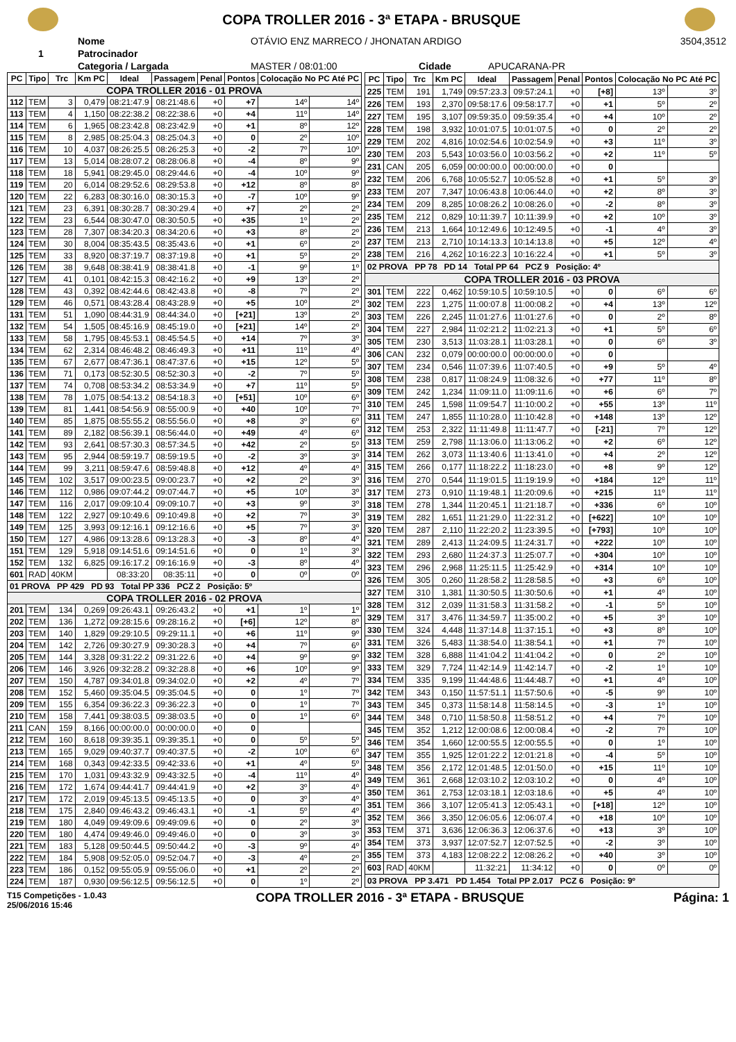COPA TROLLER 2016 - 3ª ETAPA - BRUSQUE
| 1 | Nome | OTÁVIO ENZ MARRECO / JHONATAN ARDIGO | | | 3504,3512 |
| | Patrocinador | | | | |
| | Categoria / Largada | MASTER / 08:01:00 | Cidade | APUCARANA-PR | |
| PC | Tipo | Trc | Km PC | Ideal | Passagem | Penal | Pontos | Colocação No PC Até PC | |
| --- | --- | --- | --- | --- | --- | --- | --- | --- | --- |
| COPA TROLLER 2016 - 01 PROVA | | | | | | | | | |
| 112 | TEM | 3 | 0,479 | 08:21:47.9 | 08:21:48.6 | +0 | +7 | 14º | 14º |
| 113 | TEM | 4 | 1,150 | 08:22:38.2 | 08:22:38.6 | +0 | +4 | 11º | 14º |
| 114 | TEM | 6 | 1,965 | 08:23:42.8 | 08:23:42.9 | +0 | +1 | 8º | 12º |
| 115 | TEM | 8 | 2,985 | 08:25:04.3 | 08:25:04.3 | +0 | 0 | 2º | 10º |
| 116 | TEM | 10 | 4,037 | 08:26:25.5 | 08:26:25.3 | +0 | -2 | 7º | 10º |
| 117 | TEM | 13 | 5,014 | 08:28:07.2 | 08:28:06.8 | +0 | -4 | 8º | 9º |
| 118 | TEM | 18 | 5,941 | 08:29:45.0 | 08:29:44.6 | +0 | -4 | 10º | 9º |
| 119 | TEM | 20 | 6,014 | 08:29:52.6 | 08:29:53.8 | +0 | +12 | 8º | 8º |
| 120 | TEM | 22 | 6,283 | 08:30:16.0 | 08:30:15.3 | +0 | -7 | 10º | 9º |
| 121 | TEM | 23 | 6,391 | 08:30:28.7 | 08:30:29.4 | +0 | +7 | 2º | 2º |
| 122 | TEM | 23 | 6,544 | 08:30:47.0 | 08:30:50.5 | +0 | +35 | 1º | 2º |
| 123 | TEM | 28 | 7,307 | 08:34:20.3 | 08:34:20.6 | +0 | +3 | 8º | 2º |
| 124 | TEM | 30 | 8,004 | 08:35:43.5 | 08:35:43.6 | +0 | +1 | 6º | 2º |
| 125 | TEM | 33 | 8,920 | 08:37:19.7 | 08:37:19.8 | +0 | +1 | 5º | 2º |
| 126 | TEM | 38 | 9,648 | 08:38:41.9 | 08:38:41.8 | +0 | -1 | 9º | 1º |
| 127 | TEM | 41 | 0,101 | 08:42:15.3 | 08:42:16.2 | +0 | +9 | 13º | 2º |
| 128 | TEM | 43 | 0,392 | 08:42:44.6 | 08:42:43.8 | +0 | -8 | 7º | 2º |
| 129 | TEM | 46 | 0,571 | 08:43:28.4 | 08:43:28.9 | +0 | +5 | 10º | 2º |
| 131 | TEM | 51 | 1,090 | 08:44:31.9 | 08:44:34.0 | +0 | [+21] | 13º | 2º |
| 132 | TEM | 54 | 1,505 | 08:45:16.9 | 08:45:19.0 | +0 | [+21] | 14º | 2º |
| 133 | TEM | 58 | 1,795 | 08:45:53.1 | 08:45:54.5 | +0 | +14 | 7º | 3º |
| 134 | TEM | 62 | 2,314 | 08:46:48.2 | 08:46:49.3 | +0 | +11 | 11º | 4º |
| 135 | TEM | 67 | 2,677 | 08:47:36.1 | 08:47:37.6 | +0 | +15 | 12º | 5º |
| 136 | TEM | 71 | 0,173 | 08:52:30.5 | 08:52:30.3 | +0 | -2 | 7º | 5º |
| 137 | TEM | 74 | 0,708 | 08:53:34.2 | 08:53:34.9 | +0 | +7 | 11º | 5º |
| 138 | TEM | 78 | 1,075 | 08:54:13.2 | 08:54:18.3 | +0 | [+51] | 10º | 6º |
| 139 | TEM | 81 | 1,441 | 08:54:56.9 | 08:55:00.9 | +0 | +40 | 10º | 7º |
| 140 | TEM | 85 | 1,875 | 08:55:55.2 | 08:55:56.0 | +0 | +8 | 3º | 6º |
| 141 | TEM | 89 | 2,182 | 08:56:39.1 | 08:56:44.0 | +0 | +49 | 4º | 6º |
| 142 | TEM | 93 | 2,641 | 08:57:30.3 | 08:57:34.5 | +0 | +42 | 2º | 5º |
| 143 | TEM | 95 | 2,944 | 08:59:19.7 | 08:59:19.5 | +0 | -2 | 3º | 3º |
| 144 | TEM | 99 | 3,211 | 08:59:47.6 | 08:59:48.8 | +0 | +12 | 4º | 4º |
| 145 | TEM | 102 | 3,517 | 09:00:23.5 | 09:00:23.7 | +0 | +2 | 2º | 3º |
| 146 | TEM | 112 | 0,986 | 09:07:44.2 | 09:07:44.7 | +0 | +5 | 10º | 3º |
| 147 | TEM | 116 | 2,017 | 09:09:10.4 | 09:09:10.7 | +0 | +3 | 9º | 3º |
| 148 | TEM | 122 | 2,927 | 09:10:49.6 | 09:10:49.8 | +0 | +2 | 7º | 3º |
| 149 | TEM | 125 | 3,993 | 09:12:16.1 | 09:12:16.6 | +0 | +5 | 7º | 3º |
| 150 | TEM | 127 | 4,986 | 09:13:28.6 | 09:13:28.3 | +0 | -3 | 8º | 4º |
| 151 | TEM | 129 | 5,918 | 09:14:51.6 | 09:14:51.6 | +0 | 0 | 1º | 3º |
| 152 | TEM | 132 | 6,825 | 09:16:17.2 | 09:16:16.9 | +0 | -3 | 8º | 4º |
| 601 | RAD | 40KM | | 08:33:20 | 08:35:11 | +0 | 0 | 0º | 0º |
| 01 PROVA PP 429 PD 93 Total PP 336 PCZ 2 Posição: 5º | | | | | | | | | |
| COPA TROLLER 2016 - 02 PROVA | | | | | | | | | |
| 201 | TEM | 134 | 0,269 | 09:26:43.1 | 09:26:43.2 | +0 | +1 | 1º | 1º |
| 202 | TEM | 136 | 1,272 | 09:28:15.6 | 09:28:16.2 | +0 | [+6] | 12º | 8º |
| 203 | TEM | 140 | 1,829 | 09:29:10.5 | 09:29:11.1 | +0 | +6 | 11º | 9º |
| 204 | TEM | 142 | 2,726 | 09:30:27.9 | 09:30:28.3 | +0 | +4 | 7º | 6º |
| 205 | TEM | 144 | 3,328 | 09:31:22.2 | 09:31:22.6 | +0 | +4 | 9º | 9º |
| 206 | TEM | 146 | 3,926 | 09:32:28.2 | 09:32:28.8 | +0 | +6 | 10º | 9º |
| 207 | TEM | 150 | 4,787 | 09:34:01.8 | 09:34:02.0 | +0 | +2 | 4º | 7º |
| 208 | TEM | 152 | 5,460 | 09:35:04.5 | 09:35:04.5 | +0 | 0 | 1º | 7º |
| 209 | TEM | 155 | 6,354 | 09:36:22.3 | 09:36:22.3 | +0 | 0 | 1º | 7º |
| 210 | TEM | 158 | 7,441 | 09:38:03.5 | 09:38:03.5 | +0 | 0 | 1º | 6º |
| 211 | CAN | 159 | 8,166 | 00:00:00.0 | 00:00:00.0 | +0 | 0 | | |
| 212 | TEM | 160 | 8,618 | 09:39:35.1 | 09:39:35.1 | +0 | 0 | 5º | 5º |
| 213 | TEM | 165 | 9,029 | 09:40:37.7 | 09:40:37.5 | +0 | -2 | 10º | 6º |
| 214 | TEM | 168 | 0,343 | 09:42:33.5 | 09:42:33.6 | +0 | +1 | 4º | 5º |
| 215 | TEM | 170 | 1,031 | 09:43:32.9 | 09:43:32.5 | +0 | -4 | 11º | 4º |
| 216 | TEM | 172 | 1,674 | 09:44:41.7 | 09:44:41.9 | +0 | +2 | 3º | 4º |
| 217 | TEM | 172 | 2,019 | 09:45:13.5 | 09:45:13.5 | +0 | 0 | 3º | 4º |
| 218 | TEM | 175 | 2,840 | 09:46:43.2 | 09:46:43.1 | +0 | -1 | 5º | 4º |
| 219 | TEM | 180 | 4,049 | 09:49:09.6 | 09:49:09.6 | +0 | 0 | 2º | 3º |
| 220 | TEM | 180 | 4,474 | 09:49:46.0 | 09:49:46.0 | +0 | 0 | 3º | 3º |
| 221 | TEM | 183 | 5,128 | 09:50:44.5 | 09:50:44.2 | +0 | -3 | 9º | 4º |
| 222 | TEM | 184 | 5,908 | 09:52:05.0 | 09:52:04.7 | +0 | -3 | 4º | 2º |
| 223 | TEM | 186 | 0,152 | 09:55:05.9 | 09:55:06.0 | +0 | +1 | 2º | 2º |
| 224 | TEM | 187 | 0,930 | 09:56:12.5 | 09:56:12.5 | +0 | 0 | 1º | 2º |
| PC | Tipo | Trc | Km PC | Ideal | Passagem | Penal | Pontos | Colocação No PC Até PC | |
| --- | --- | --- | --- | --- | --- | --- | --- | --- | --- |
| 225 | TEM | 191 | 1,749 | 09:57:23.3 | 09:57:24.1 | +0 | [+8] | 13º | 3º |
| 226 | TEM | 193 | 2,370 | 09:58:17.6 | 09:58:17.7 | +0 | +1 | 5º | 2º |
| 227 | TEM | 195 | 3,107 | 09:59:35.0 | 09:59:35.4 | +0 | +4 | 10º | 2º |
| 228 | TEM | 198 | 3,932 | 10:01:07.5 | 10:01:07.5 | +0 | 0 | 2º | 2º |
| 229 | TEM | 202 | 4,816 | 10:02:54.6 | 10:02:54.9 | +0 | +3 | 11º | 3º |
| 230 | TEM | 203 | 5,543 | 10:03:56.0 | 10:03:56.2 | +0 | +2 | 11º | 5º |
| 231 | CAN | 205 | 6,059 | 00:00:00.0 | 00:00:00.0 | +0 | 0 | | |
| 232 | TEM | 206 | 6,768 | 10:05:52.7 | 10:05:52.8 | +0 | +1 | 5º | 3º |
| 233 | TEM | 207 | 7,347 | 10:06:43.8 | 10:06:44.0 | +0 | +2 | 8º | 3º |
| 234 | TEM | 209 | 8,285 | 10:08:26.2 | 10:08:26.0 | +0 | -2 | 8º | 3º |
| 235 | TEM | 212 | 0,829 | 10:11:39.7 | 10:11:39.9 | +0 | +2 | 10º | 3º |
| 236 | TEM | 213 | 1,664 | 10:12:49.6 | 10:12:49.5 | +0 | -1 | 4º | 3º |
| 237 | TEM | 213 | 2,710 | 10:14:13.3 | 10:14:13.8 | +0 | +5 | 12º | 4º |
| 238 | TEM | 216 | 4,262 | 10:16:22.3 | 10:16:22.4 | +0 | +1 | 5º | 3º |
| 02 PROVA PP 78 PD 14 Total PP 64 PCZ 9 Posição: 4º | | | | | | | | | |
| COPA TROLLER 2016 - 03 PROVA | | | | | | | | | |
| 301 | TEM | 222 | 0,462 | 10:59:10.5 | 10:59:10.5 | +0 | 0 | 6º | 6º |
| 302 | TEM | 223 | 1,275 | 11:00:07.8 | 11:00:08.2 | +0 | +4 | 13º | 12º |
| 303 | TEM | 226 | 2,245 | 11:01:27.6 | 11:01:27.6 | +0 | 0 | 2º | 8º |
| 304 | TEM | 227 | 2,984 | 11:02:21.2 | 11:02:21.3 | +0 | +1 | 5º | 6º |
| 305 | TEM | 230 | 3,513 | 11:03:28.1 | 11:03:28.1 | +0 | 0 | 6º | 3º |
| 306 | CAN | 232 | 0,079 | 00:00:00.0 | 00:00:00.0 | +0 | 0 | | |
| 307 | TEM | 234 | 0,546 | 11:07:39.6 | 11:07:40.5 | +0 | +9 | 5º | 4º |
| 308 | TEM | 238 | 0,817 | 11:08:24.9 | 11:08:32.6 | +0 | +77 | 11º | 8º |
| 309 | TEM | 242 | 1,234 | 11:09:11.0 | 11:09:11.6 | +0 | +6 | 6º | 7º |
| 310 | TEM | 245 | 1,598 | 11:09:54.7 | 11:10:00.2 | +0 | +55 | 13º | 11º |
| 311 | TEM | 247 | 1,855 | 11:10:28.0 | 11:10:42.8 | +0 | +148 | 13º | 12º |
| 312 | TEM | 253 | 2,322 | 11:11:49.8 | 11:11:47.7 | +0 | [-21] | 7º | 12º |
| 313 | TEM | 259 | 2,798 | 11:13:06.0 | 11:13:06.2 | +0 | +2 | 6º | 12º |
| 314 | TEM | 262 | 3,073 | 11:13:40.6 | 11:13:41.0 | +0 | +4 | 2º | 12º |
| 315 | TEM | 266 | 0,177 | 11:18:22.2 | 11:18:23.0 | +0 | +8 | 9º | 12º |
| 316 | TEM | 270 | 0,544 | 11:19:01.5 | 11:19:19.9 | +0 | +184 | 12º | 11º |
| 317 | TEM | 273 | 0,910 | 11:19:48.1 | 11:20:09.6 | +0 | +215 | 11º | 11º |
| 318 | TEM | 278 | 1,344 | 11:20:45.1 | 11:21:18.7 | +0 | +336 | 6º | 10º |
| 319 | TEM | 282 | 1,651 | 11:21:29.0 | 11:22:31.2 | +0 | [+622] | 10º | 10º |
| 320 | TEM | 287 | 2,110 | 11:22:20.2 | 11:23:39.5 | +0 | [+793] | 10º | 10º |
| 321 | TEM | 289 | 2,413 | 11:24:09.5 | 11:24:31.7 | +0 | +222 | 10º | 10º |
| 322 | TEM | 293 | 2,680 | 11:24:37.3 | 11:25:07.7 | +0 | +304 | 10º | 10º |
| 323 | TEM | 296 | 2,968 | 11:25:11.5 | 11:25:42.9 | +0 | +314 | 10º | 10º |
| 326 | TEM | 305 | 0,260 | 11:28:58.2 | 11:28:58.5 | +0 | +3 | 6º | 10º |
| 327 | TEM | 310 | 1,381 | 11:30:50.5 | 11:30:50.6 | +0 | +1 | 4º | 10º |
| 328 | TEM | 312 | 2,039 | 11:31:58.3 | 11:31:58.2 | +0 | -1 | 5º | 10º |
| 329 | TEM | 317 | 3,476 | 11:34:59.7 | 11:35:00.2 | +0 | +5 | 3º | 10º |
| 330 | TEM | 324 | 4,448 | 11:37:14.8 | 11:37:15.1 | +0 | +3 | 8º | 10º |
| 331 | TEM | 326 | 5,483 | 11:38:54.0 | 11:38:54.1 | +0 | +1 | 7º | 10º |
| 332 | TEM | 328 | 6,888 | 11:41:04.2 | 11:41:04.2 | +0 | 0 | 2º | 10º |
| 333 | TEM | 329 | 7,724 | 11:42:14.9 | 11:42:14.7 | +0 | -2 | 1º | 10º |
| 334 | TEM | 335 | 9,199 | 11:44:48.6 | 11:44:48.7 | +0 | +1 | 4º | 10º |
| 342 | TEM | 343 | 0,150 | 11:57:51.1 | 11:57:50.6 | +0 | -5 | 9º | 10º |
| 343 | TEM | 345 | 0,373 | 11:58:14.8 | 11:58:14.5 | +0 | -3 | 1º | 10º |
| 344 | TEM | 348 | 0,710 | 11:58:50.8 | 11:58:51.2 | +0 | +4 | 7º | 10º |
| 345 | TEM | 352 | 1,212 | 12:00:08.6 | 12:00:08.4 | +0 | -2 | 7º | 10º |
| 346 | TEM | 354 | 1,660 | 12:00:55.5 | 12:00:55.5 | +0 | 0 | 1º | 10º |
| 347 | TEM | 355 | 1,925 | 12:01:22.2 | 12:01:21.8 | +0 | -4 | 5º | 10º |
| 348 | TEM | 356 | 2,172 | 12:01:48.5 | 12:01:50.0 | +0 | +15 | 11º | 10º |
| 349 | TEM | 361 | 2,668 | 12:03:10.2 | 12:03:10.2 | +0 | 0 | 4º | 10º |
| 350 | TEM | 361 | 2,753 | 12:03:18.1 | 12:03:18.6 | +0 | +5 | 4º | 10º |
| 351 | TEM | 366 | 3,107 | 12:05:41.3 | 12:05:43.1 | +0 | [+18] | 12º | 10º |
| 352 | TEM | 366 | 3,350 | 12:06:05.6 | 12:06:07.4 | +0 | +18 | 10º | 10º |
| 353 | TEM | 371 | 3,636 | 12:06:36.3 | 12:06:37.6 | +0 | +13 | 3º | 10º |
| 354 | TEM | 373 | 3,937 | 12:07:52.7 | 12:07:52.5 | +0 | -2 | 3º | 10º |
| 355 | TEM | 373 | 4,183 | 12:08:22.2 | 12:08:26.2 | +0 | +40 | 3º | 10º |
| 603 | RAD | 40KM | | 11:32:21 | 11:34:12 | +0 | 0 | 0º | 0º |
| 03 PROVA PP 3.471 PD 1.454 Total PP 2.017 PCZ 6 Posição: 9º | | | | | | | | | |
T15 Competições - 1.0.43
25/06/2016 15:46
COPA TROLLER 2016 - 3ª ETAPA - BRUSQUE
Página: 1